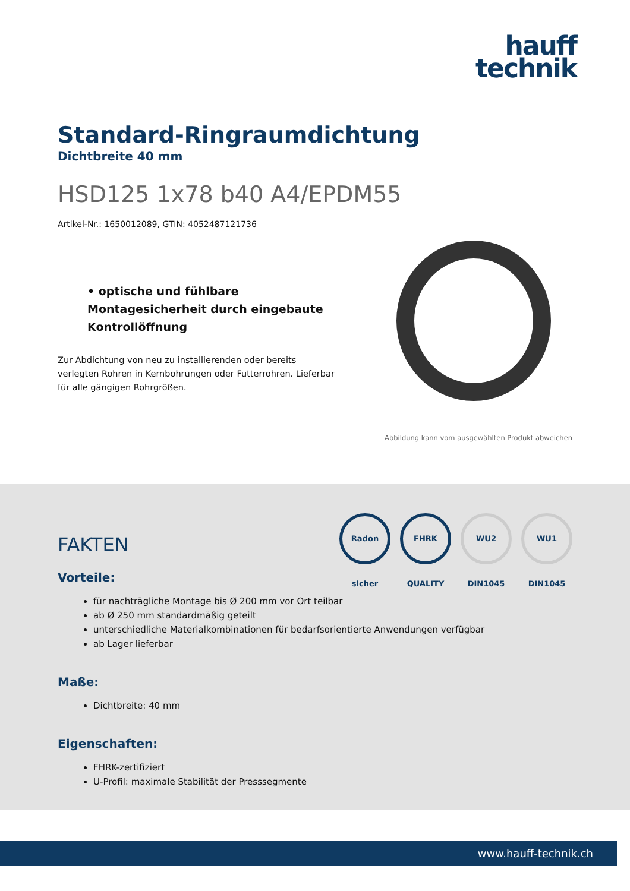hauff
technik
Standard-Ringraumdichtung
Dichtbreite 40 mm
HSD125 1x78 b40 A4/EPDM55
Artikel-Nr.: 1650012089, GTIN: 4052487121736
• optische und fühlbare Montagesicherheit durch eingebaute Kontrollöffnung
Zur Abdichtung von neu zu installierenden oder bereits verlegten Rohren in Kernbohrungen oder Futterrohren. Lieferbar für alle gängigen Rohrgrößen.
Abbildung kann vom ausgewählten Produkt abweichen
FAKTEN
Radon sicher FHRK QUALITY WU2 DIN1045 WU1 DIN1045
Vorteile:
für nachträgliche Montage bis Ø 200 mm vor Ort teilbar
ab Ø 250 mm standardmäßig geteilt
unterschiedliche Materialkombinationen für bedarfsorientierte Anwendungen verfügbar
ab Lager lieferbar
Maße:
Dichtbreite: 40 mm
Eigenschaften:
FHRK-zertifiziert
U-Profil: maximale Stabilität der Presssegmente
www.hauff-technik.ch